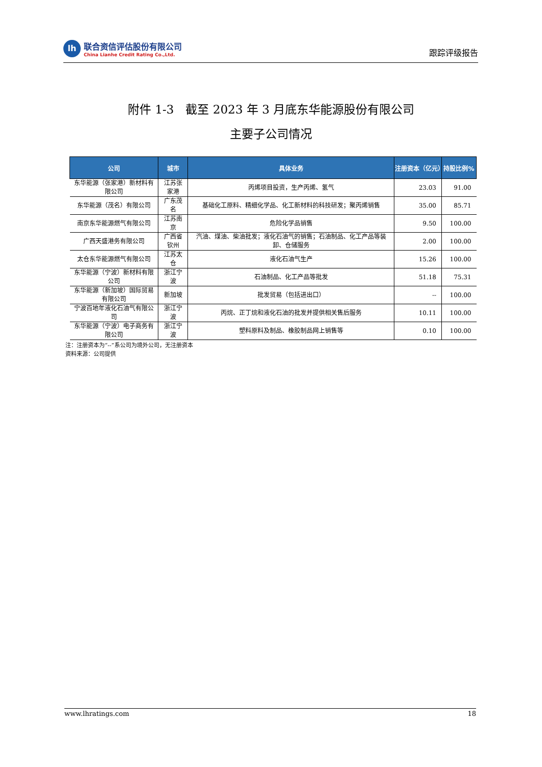lh
联合资信评估股份有限公司
China Lianhe Credit Rating Co.,Ltd.
跟踪评级报告
附件 1-3　截至 2023 年 3 月底东华能源股份有限公司
主要子公司情况
| 公司 | 城市 | 具体业务 | 注册资本（亿元） | 持股比例% |
| --- | --- | --- | --- | --- |
| 东华能源（张家港）新材料有限公司 | 江苏张家港 | 丙烯项目投资，生产丙烯、氢气 | 23.03 | 91.00 |
| 东华能源（茂名）有限公司 | 广东茂名 | 基础化工原料、精细化学品、化工新材料的科技研发；聚丙烯销售 | 35.00 | 85.71 |
| 南京东华能源燃气有限公司 | 江苏南京 | 危险化学品销售 | 9.50 | 100.00 |
| 广西天盛港务有限公司 | 广西省钦州 | 汽油、煤油、柴油批发；液化石油气的销售；石油制品、化工产品等装卸、仓储服务 | 2.00 | 100.00 |
| 太仓东华能源燃气有限公司 | 江苏太仓 | 液化石油气生产 | 15.26 | 100.00 |
| 东华能源（宁波）新材料有限公司 | 浙江宁波 | 石油制品、化工产品等批发 | 51.18 | 75.31 |
| 东华能源（新加坡）国际贸易有限公司 | 新加坡 | 批发贸易（包括进出口） | -- | 100.00 |
| 宁波百地年液化石油气有限公司 | 浙江宁波 | 丙烷、正丁烷和液化石油的批发并提供相关售后服务 | 10.11 | 100.00 |
| 东华能源（宁波）电子商务有限公司 | 浙江宁波 | 塑料原料及制品、橡胶制品网上销售等 | 0.10 | 100.00 |
注：注册资本为“--”系公司为境外公司，无注册资本
资料来源：公司提供
www.lhratings.com 18